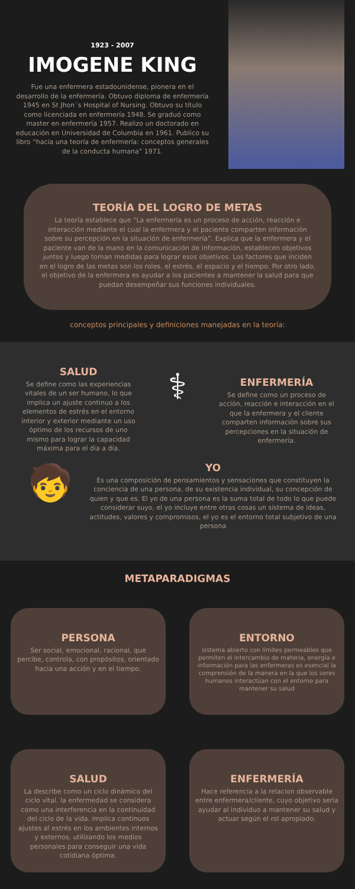1923 - 2007
IMOGENE KING
Fue una enfermera estadounidense, pionera en el desarrollo de la enfermería. Obtuvo diploma de enfermería 1945 en St Jhon´s Hospital of Nursing. Obtuvo su título como licenciada en enfermería 1948. Se graduó como master en enfermería 1957. Realizo un doctorado en educación en Universidad de Columbia en 1961. Publico su libro “hacia una teoría de enfermería: conceptos generales de la conducta humana” 1971.
TEORÍA DEL LOGRO DE METAS
La teoría establece que “La enfermería es un proceso de acción, reacción e interacción mediante el cual la enfermera y el paciente comparten información sobre su percepción en la situación de enfermería”. Explica que la enfermera y el paciente van de la mano en la comunicación de información, establecen objetivos juntos y luego toman medidas para lograr esos objetivos. Los factores que inciden en el logro de las metas son los roles, el estrés, el espacio y el tiempo. Por otro lado, el objetivo de la enfermera es ayudar a los pacientes a mantener la salud para que puedan desempeñar sus funciones individuales.
conceptos principales y definiciones manejadas en la teoría:
SALUD
Se define como las experiencias vitales de un ser humano, lo que implica un ajuste continuo a los elementos de estrés en el entorno interior y exterior mediante un uso óptimo de los recursos de uno mismo para lograr la capacidad máxima para el dia a dia.
⚕
ENFERMERÍA
Se define como un proceso de acción, reacción e interacción en el que la enfermera y el cliente comparten información sobre sus percepciones en la situación de enfermería.
🧒
YO
Es una composición de pensamientos y sensaciones que constituyen la conciencia de una persona, de su existencia individual, su concepción de quien y que es. El yo de una persona es la suma total de todo lo que puede considerar suyo, el yo incluye entre otras cosas un sistema de ideas, actitudes, valores y compromisos, el yo es el entorno total subjetivo de una persona
METAPARADIGMAS
PERSONA
Ser social, emocional, racional, que percibe, controla, con propósitos, orientado hacia una acción y en el tiempo.
ENTORNO
sistema abierto con límites permeables que permiten el intercambio de materia, energía e información para las enfermeras es esencial la comprensión de la manera en la que los seres humanos interactúan con el entorno para mantener su salud
SALUD
La describe como un ciclo dinámico del ciclo vital. la enfermedad se considera como una interferencia en la continuidad del ciclo de la vida. implica continuos ajustes al estrés en los ambientes internos y externos, utilizando los medios personales para conseguir una vida cotidiana óptima.
ENFERMERÍA
Hace referencia a la relacion observable entre enfermera/cliente, cuyo objetivo seria ayudar al individuo a mantener su salud y actuar según el rol apropiado.